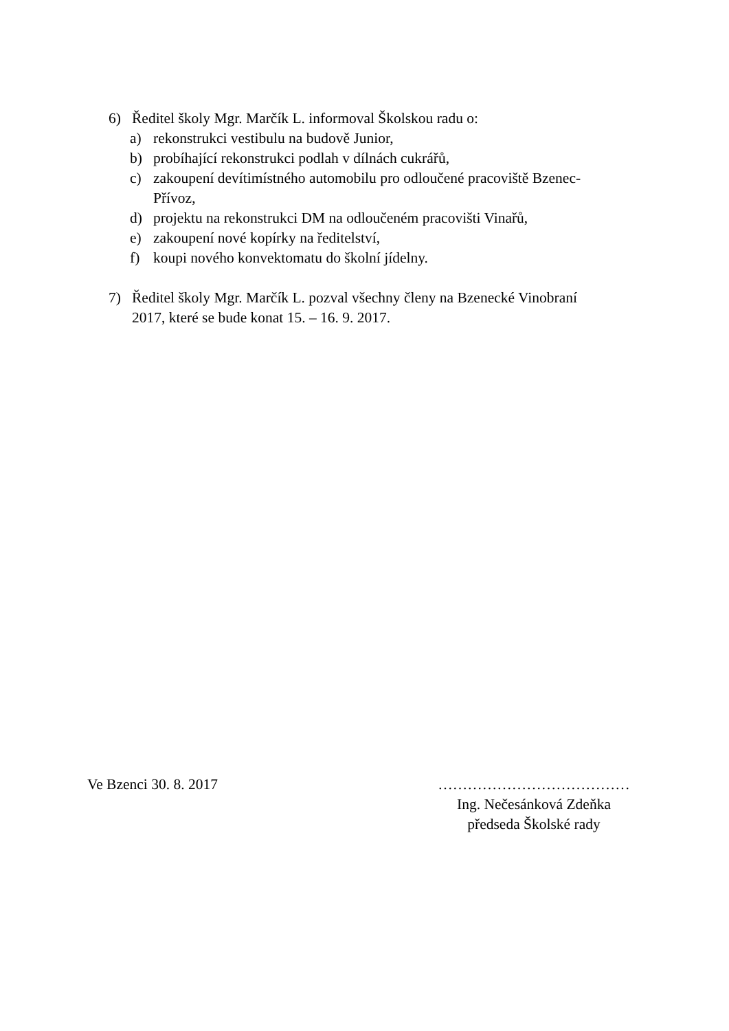6) Ředitel školy Mgr. Marčík L. informoval Školskou radu o:
a) rekonstrukci vestibulu na budově Junior,
b) probíhající rekonstrukci podlah v dílnách cukrářů,
c) zakoupení devítimístného automobilu pro odloučené pracoviště Bzenec-Přívoz,
d) projektu na rekonstrukci DM na odloučeném pracovišti Vinařů,
e) zakoupení nové kopírky na ředitelství,
f) koupi nového konvektomatu do školní jídelny.
7) Ředitel školy Mgr. Marčík L. pozval všechny členy na Bzenecké Vinobraní 2017, které se bude konat 15. – 16. 9. 2017.
Ve Bzenci 30. 8. 2017 …………………………………
Ing. Nečesánková Zdeňka
předseda Školské rady